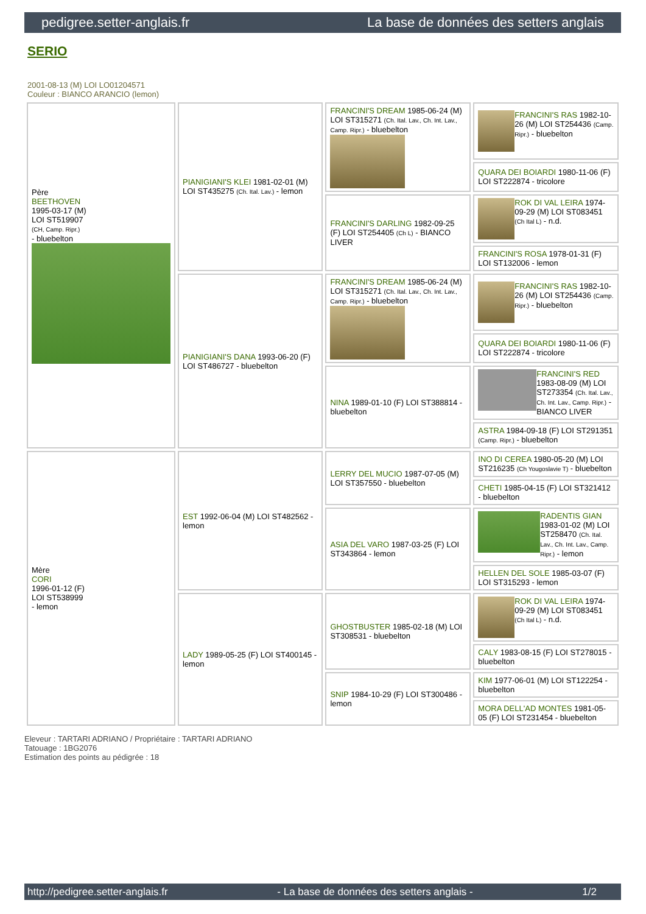pedigree.setter-anglais.fr La base de données des setters anglais
SERIO
2001-08-13 (M) LOI LO01204571
Couleur : BIANCO ARANCIO (lemon)
| Père BEETHOVEN 1995-03-17 (M) LOI ST519907 (CH, Camp. Ripr.) - bluebelton | PIANIGIANI'S KLEI 1981-02-01 (M) LOI ST435275 (Ch. Ital. Lav.) - lemon | FRANCINI'S DREAM 1985-06-24 (M) LOI ST315271 (Ch. Ital. Lav., Ch. Int. Lav., Camp. Ripr.) - bluebelton | FRANCINI'S RAS 1982-10-26 (M) LOI ST254436 (Camp. Ripr.) - bluebelton |
| | | | QUARA DEI BOIARDI 1980-11-06 (F) LOI ST222874 - tricolore |
| | | FRANCINI'S DARLING 1982-09-25 (F) LOI ST254405 (Ch L) - BIANCO LIVER | ROK DI VAL LEIRA 1974-09-29 (M) LOI ST083451 (Ch Ital L) - n.d. |
| | | | FRANCINI'S ROSA 1978-01-31 (F) LOI ST132006 - lemon |
| | PIANIGIANI'S DANA 1993-06-20 (F) LOI ST486727 - bluebelton | FRANCINI'S DREAM 1985-06-24 (M) LOI ST315271 (Ch. Ital. Lav., Ch. Int. Lav., Camp. Ripr.) - bluebelton | FRANCINI'S RAS 1982-10-26 (M) LOI ST254436 (Camp. Ripr.) - bluebelton |
| | | | QUARA DEI BOIARDI 1980-11-06 (F) LOI ST222874 - tricolore |
| | | NINA 1989-01-10 (F) LOI ST388814 - bluebelton | FRANCINI'S RED 1983-08-09 (M) LOI ST273354 (Ch. Ital. Lav., Ch. Int. Lav., Camp. Ripr.) - BIANCO LIVER |
| | | | ASTRA 1984-09-18 (F) LOI ST291351 (Camp. Ripr.) - bluebelton |
| Mère CORI 1996-01-12 (F) LOI ST538999 - lemon | EST 1992-06-04 (M) LOI ST482562 - lemon | LERRY DEL MUCIO 1987-07-05 (M) LOI ST357550 - bluebelton | INO DI CEREA 1980-05-20 (M) LOI ST216235 (Ch Yougoslavie T) - bluebelton |
| | | | CHETI 1985-04-15 (F) LOI ST321412 - bluebelton |
| | | ASIA DEL VARO 1987-03-25 (F) LOI ST343864 - lemon | RADENTIS GIAN 1983-01-02 (M) LOI ST258470 (Ch. Ital. Lav., Ch. Int. Lav., Camp. Ripr.) - lemon |
| | | | HELLEN DEL SOLE 1985-03-07 (F) LOI ST315293 - lemon |
| | LADY 1989-05-25 (F) LOI ST400145 - lemon | GHOSTBUSTER 1985-02-18 (M) LOI ST308531 - bluebelton | ROK DI VAL LEIRA 1974-09-29 (M) LOI ST083451 (Ch Ital L) - n.d. |
| | | | CALY 1983-08-15 (F) LOI ST278015 - bluebelton |
| | | SNIP 1984-10-29 (F) LOI ST300486 - lemon | KIM 1977-06-01 (M) LOI ST122254 - bluebelton |
| | | | MORA DELL'AD MONTES 1981-05-05 (F) LOI ST231454 - bluebelton |
Eleveur : TARTARI ADRIANO / Propriétaire : TARTARI ADRIANO
Tatouage : 1BG2076
Estimation des points au pédigrée : 18
http://pedigree.setter-anglais.fr - La base de données des setters anglais - 1/2